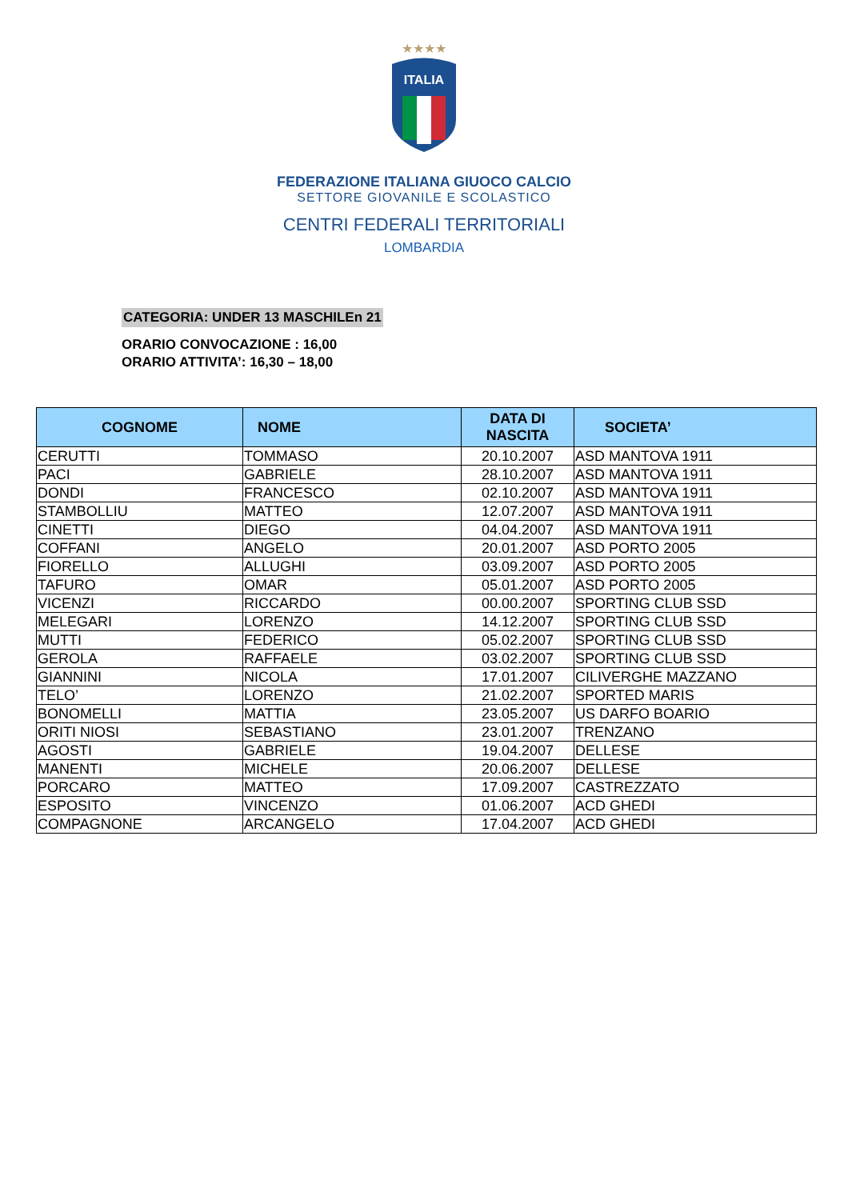★★★★
ITALIA
FEDERAZIONE ITALIANA GIUOCO CALCIO
SETTORE GIOVANILE E SCOLASTICO
CENTRI FEDERALI TERRITORIALI
LOMBARDIA
CATEGORIA: UNDER 13 MASCHILEn 21
ORARIO CONVOCAZIONE : 16,00
ORARIO ATTIVITA’: 16,30 – 18,00
| COGNOME | NOME | DATA DI NASCITA | SOCIETA’ |
| --- | --- | --- | --- |
| CERUTTI | TOMMASO | 20.10.2007 | ASD MANTOVA 1911 |
| PACI | GABRIELE | 28.10.2007 | ASD MANTOVA 1911 |
| DONDI | FRANCESCO | 02.10.2007 | ASD MANTOVA 1911 |
| STAMBOLLIU | MATTEO | 12.07.2007 | ASD MANTOVA 1911 |
| CINETTI | DIEGO | 04.04.2007 | ASD MANTOVA 1911 |
| COFFANI | ANGELO | 20.01.2007 | ASD PORTO 2005 |
| FIORELLO | ALLUGHI | 03.09.2007 | ASD PORTO 2005 |
| TAFURO | OMAR | 05.01.2007 | ASD PORTO 2005 |
| VICENZI | RICCARDO | 00.00.2007 | SPORTING CLUB SSD |
| MELEGARI | LORENZO | 14.12.2007 | SPORTING CLUB SSD |
| MUTTI | FEDERICO | 05.02.2007 | SPORTING CLUB SSD |
| GEROLA | RAFFAELE | 03.02.2007 | SPORTING CLUB SSD |
| GIANNINI | NICOLA | 17.01.2007 | CILIVERGHE MAZZANO |
| TELO’ | LORENZO | 21.02.2007 | SPORTED MARIS |
| BONOMELLI | MATTIA | 23.05.2007 | US DARFO BOARIO |
| ORITI NIOSI | SEBASTIANO | 23.01.2007 | TRENZANO |
| AGOSTI | GABRIELE | 19.04.2007 | DELLESE |
| MANENTI | MICHELE | 20.06.2007 | DELLESE |
| PORCARO | MATTEO | 17.09.2007 | CASTREZZATO |
| ESPOSITO | VINCENZO | 01.06.2007 | ACD GHEDI |
| COMPAGNONE | ARCANGELO | 17.04.2007 | ACD GHEDI |